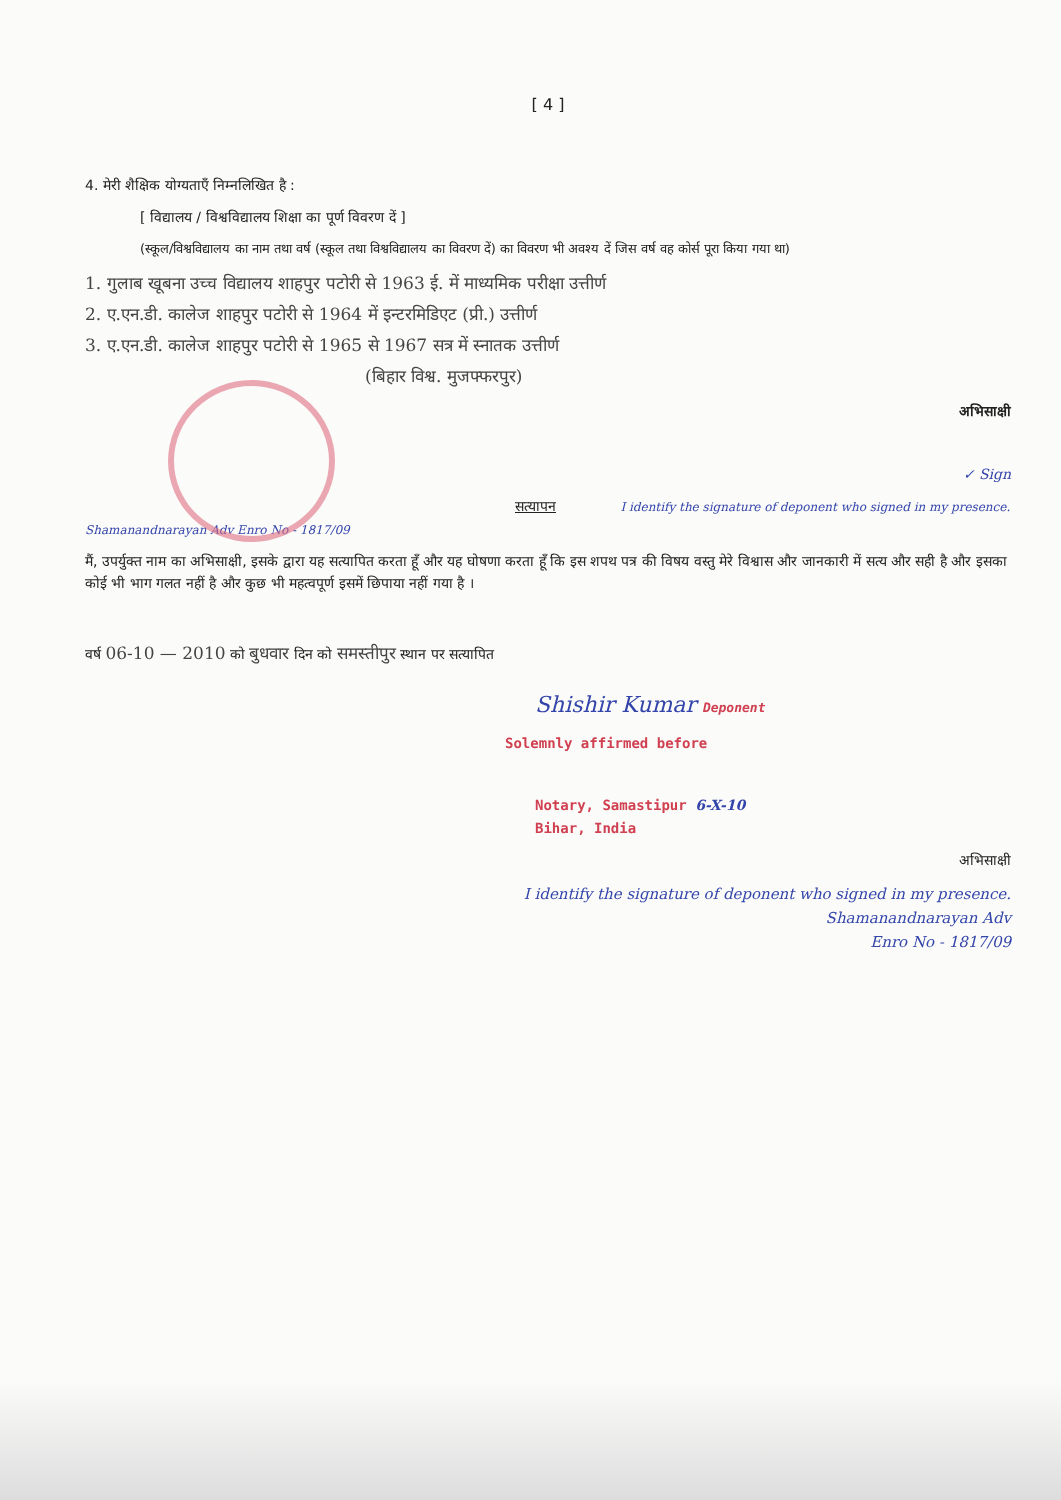[ 4 ]
4. मेरी शैक्षिक योग्यताएँ निम्नलिखित है :
[ विद्यालय / विश्वविद्यालय शिक्षा का पूर्ण विवरण दें ]
(स्कूल/विश्वविद्यालय का नाम तथा वर्ष (स्कूल तथा विश्वविद्यालय का विवरण दें) का विवरण भी अवश्य दें जिस वर्ष वह कोर्स पूरा किया गया था)
1. गुलाब खूबना उच्च विद्यालय शाहपुर पटोरी से 1963 ई. में माध्यमिक परीक्षा उत्तीर्ण
2. ए.एन.डी. कालेज शाहपुर पटोरी से 1964 में इन्टरमिडिएट (प्री.) उत्तीर्ण
3. ए.एन.डी. कालेज शाहपुर पटोरी से 1965 से 1967 सत्र में स्नातक उत्तीर्ण
(बिहार विश्व. मुजफ्फरपुर)
अभिसाक्षी
✓ Sign
सत्यापन I identify the signature of deponent who signed in my presence. Shamanandnarayan Adv Enro No - 1817/09
मैं, उपर्युक्त नाम का अभिसाक्षी, इसके द्वारा यह सत्यापित करता हूँ और यह घोषणा करता हूँ कि इस शपथ पत्र की विषय वस्तु मेरे विश्वास और जानकारी में सत्य और सही है और इसका कोई भी भाग गलत नहीं है और कुछ भी महत्वपूर्ण इसमें छिपाया नहीं गया है ।
वर्ष 06-10 — 2010 को बुधवार दिन को समस्तीपुर स्थान पर सत्यापित
Shishir Kumar Deponent
Solemnly affirmed before
Notary, Samastipur 6-X-10
Bihar, India
अभिसाक्षी
I identify the signature of deponent who signed in my presence.
Shamanandnarayan Adv
Enro No - 1817/09